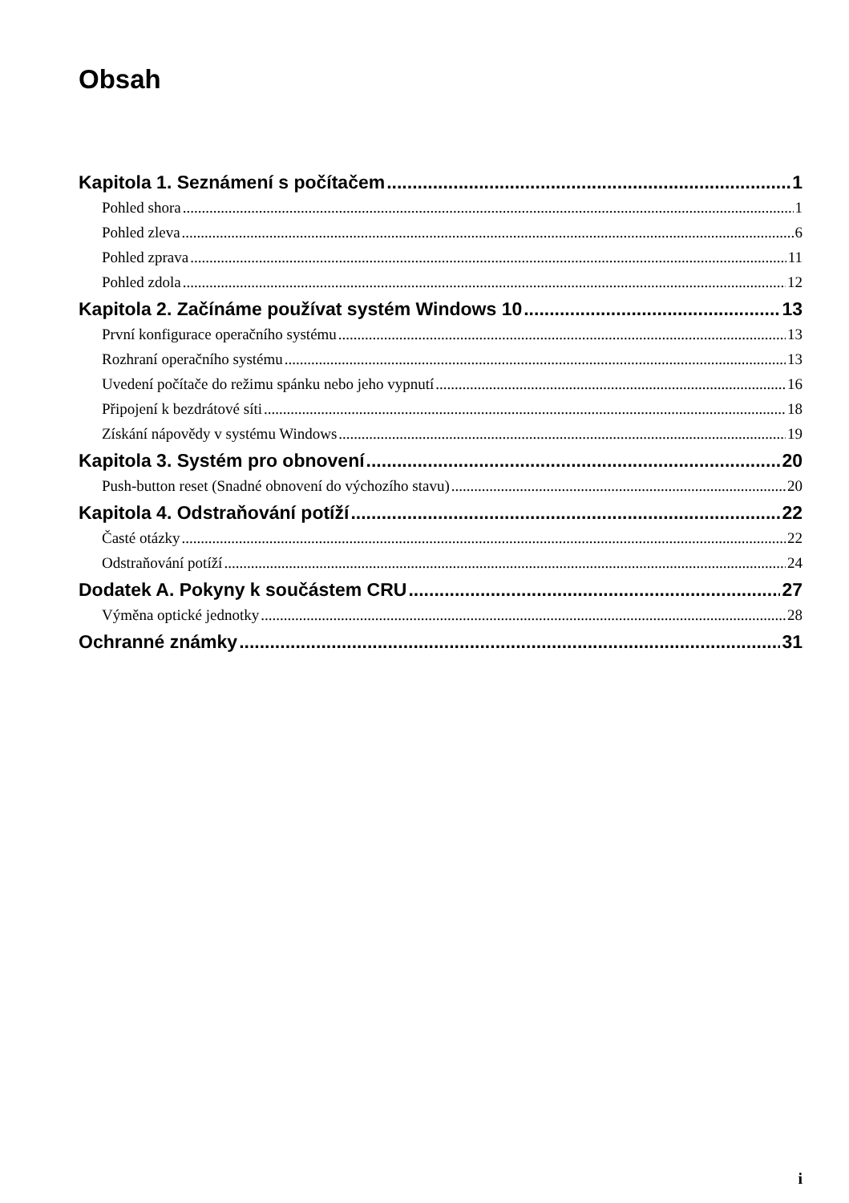Obsah
Kapitola 1. Seznámení s počítačem 1
Pohled shora 1
Pohled zleva 6
Pohled zprava 11
Pohled zdola 12
Kapitola 2. Začínáme používat systém Windows 10 13
První konfigurace operačního systému 13
Rozhraní operačního systému 13
Uvedení počítače do režimu spánku nebo jeho vypnutí 16
Připojení k bezdrátové síti 18
Získání nápovědy v systému Windows 19
Kapitola 3. Systém pro obnovení 20
Push-button reset (Snadné obnovení do výchozího stavu) 20
Kapitola 4. Odstraňování potíží 22
Časté otázky 22
Odstraňování potíží 24
Dodatek A. Pokyny k součástem CRU 27
Výměna optické jednotky 28
Ochranné známky 31
i